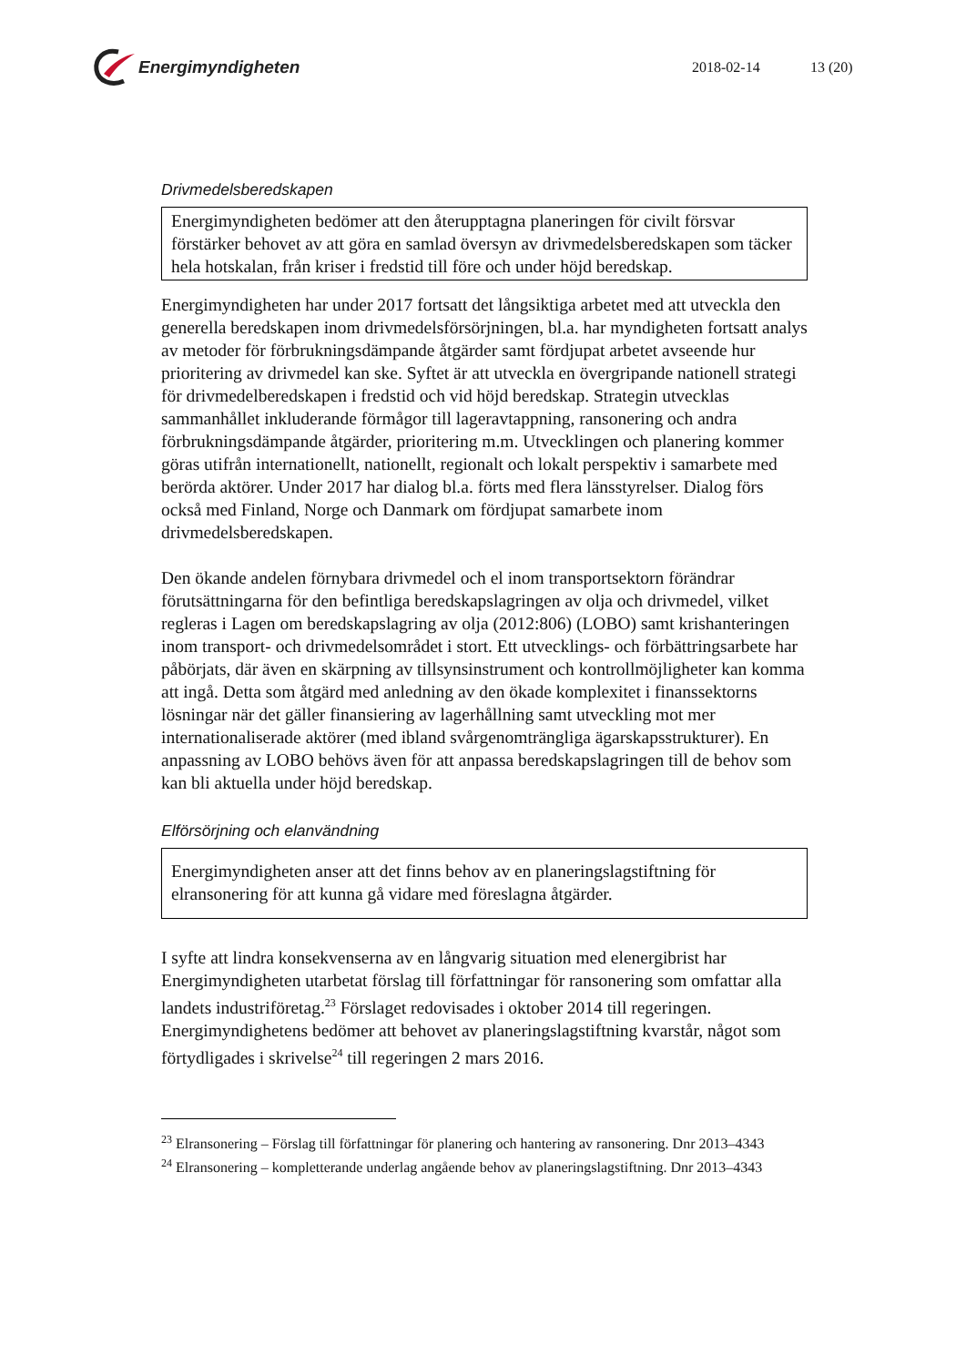Energimyndigheten
2018-02-14 13 (20)
Drivmedelsberedskapen
Energimyndigheten bedömer att den återupptagna planeringen för civilt försvar förstärker behovet av att göra en samlad översyn av drivmedelsberedskapen som täcker hela hotskalan, från kriser i fredstid till före och under höjd beredskap.
Energimyndigheten har under 2017 fortsatt det långsiktiga arbetet med att utveckla den generella beredskapen inom drivmedelsförsörjningen, bl.a. har myndigheten fortsatt analys av metoder för förbrukningsdämpande åtgärder samt fördjupat arbetet avseende hur prioritering av drivmedel kan ske. Syftet är att utveckla en övergripande nationell strategi för drivmedelberedskapen i fredstid och vid höjd beredskap. Strategin utvecklas sammanhållet inkluderande förmågor till lageravtappning, ransonering och andra förbrukningsdämpande åtgärder, prioritering m.m. Utvecklingen och planering kommer göras utifrån internationellt, nationellt, regionalt och lokalt perspektiv i samarbete med berörda aktörer. Under 2017 har dialog bl.a. förts med flera länsstyrelser. Dialog förs också med Finland, Norge och Danmark om fördjupat samarbete inom drivmedelsberedskapen.
Den ökande andelen förnybara drivmedel och el inom transportsektorn förändrar förutsättningarna för den befintliga beredskapslagringen av olja och drivmedel, vilket regleras i Lagen om beredskapslagring av olja (2012:806) (LOBO) samt krishanteringen inom transport- och drivmedelsområdet i stort. Ett utvecklings- och förbättringsarbete har påbörjats, där även en skärpning av tillsynsinstrument och kontrollmöjligheter kan komma att ingå. Detta som åtgärd med anledning av den ökade komplexitet i finanssektorns lösningar när det gäller finansiering av lagerhållning samt utveckling mot mer internationaliserade aktörer (med ibland svårgenomträngliga ägarskapsstrukturer). En anpassning av LOBO behövs även för att anpassa beredskapslagringen till de behov som kan bli aktuella under höjd beredskap.
Elförsörjning och elanvändning
Energimyndigheten anser att det finns behov av en planeringslagstiftning för elransonering för att kunna gå vidare med föreslagna åtgärder.
I syfte att lindra konsekvenserna av en långvarig situation med elenergibrist har Energimyndigheten utarbetat förslag till författningar för ransonering som omfattar alla landets industriföretag.<sup>23</sup> Förslaget redovisades i oktober 2014 till regeringen. Energimyndighetens bedömer att behovet av planeringslagstiftning kvarstår, något som förtydligades i skrivelse<sup>24</sup> till regeringen 2 mars 2016.
<sup>23</sup> Elransonering – Förslag till författningar för planering och hantering av ransonering. Dnr 2013–4343
<sup>24</sup> Elransonering – kompletterande underlag angående behov av planeringslagstiftning. Dnr 2013–4343